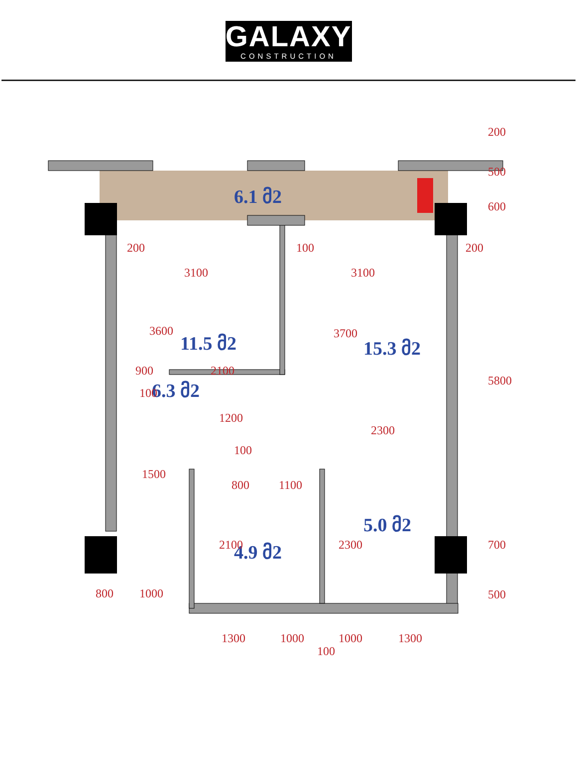GALAXY
CONSTRUCTION
6.1 მ2
11.5 მ2
15.3 მ2
6.3 მ2
5.0 მ2
4.9 მ2
200
100
200
3100
3100
900
2100
2300
1500
800
1100
800
1000
1300
1000
1000
1300
100
3600
3700
5800
200
500
600
700
500
100
1200
100
2100
2300